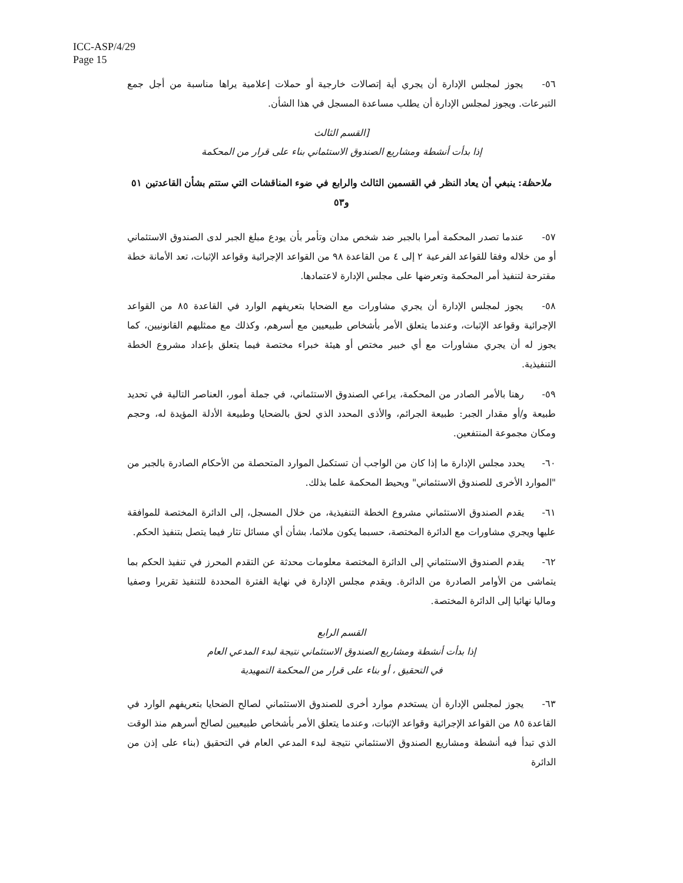ICC-ASP/4/29
Page 15
٥٦- يجوز لمجلس الإدارة أن يجري أية إتصالات خارجية أو حملات إعلامية يراها مناسبة من أجل جمع التبرعات. ويجوز لمجلس الإدارة أن يطلب مساعدة المسجل في هذا الشأن.
[القسم الثالث
إذا بدأت أنشطة ومشاريع الصندوق الاستئماني بناء على قرار من المحكمة
ملاحظة: ينبغي أن يعاد النظر في القسمين الثالث والرابع في ضوء المناقشات التي ستتم بشأن القاعدتين ٥١ و٥٣
٥٧- عندما تصدر المحكمة أمرا بالجبر ضد شخص مدان وتأمر بأن يودع مبلغ الجبر لدى الصندوق الاستئماني أو من خلاله وفقا للقواعد الفرعية ٢ إلى ٤ من القاعدة ٩٨ من القواعد الإجرائية وقواعد الإثبات، تعد الأمانة خطة مقترحة لتنفيذ أمر المحكمة وتعرضها على مجلس الإدارة لاعتمادها.
٥٨- يجوز لمجلس الإدارة أن يجري مشاورات مع الضحايا بتعريفهم الوارد في القاعدة ٨٥ من القواعد الإجرائية وقواعد الإثبات، وعندما يتعلق الأمر بأشخاص طبيعيين مع أسرهم، وكذلك مع ممثليهم القانونيين، كما يجوز له أن يجري مشاورات مع أي خبير مختص أو هيئة خبراء مختصة فيما يتعلق بإعداد مشروع الخطة التنفيذية.
٥٩- رهنا بالأمر الصادر من المحكمة، يراعي الصندوق الاستئماني، في جملة أمور، العناصر التالية في تحديد طبيعة و/أو مقدار الجبر: طبيعة الجرائم، والأذى المحدد الذي لحق بالضحايا وطبيعة الأدلة المؤيدة له، وحجم ومكان مجموعة المنتفعين.
٦٠- يحدد مجلس الإدارة ما إذا كان من الواجب أن تستكمل الموارد المتحصلة من الأحكام الصادرة بالجبر من "الموارد الأخرى للصندوق الاستئماني" ويحيط المحكمة علما بذلك.
٦١- يقدم الصندوق الاستئماني مشروع الخطة التنفيذية، من خلال المسجل، إلى الدائرة المختصة للموافقة عليها ويجري مشاورات مع الدائرة المختصة، حسبما يكون ملائما، بشأن أي مسائل تثار فيما يتصل بتنفيذ الحكم.
٦٢- يقدم الصندوق الاستئماني إلى الدائرة المختصة معلومات محدثة عن التقدم المحرز في تنفيذ الحكم بما يتماشى من الأوامر الصادرة من الدائرة. ويقدم مجلس الإدارة في نهاية الفترة المحددة للتنفيذ تقريرا وصفيا وماليا نهائيا إلى الدائرة المختصة.
القسم الرابع
إذا بدأت أنشطة ومشاريع الصندوق الاستئماني نتيجة لبدء المدعي العام
في التحقيق ، أو بناء على قرار من المحكمة التمهيدية
٦٣- يجوز لمجلس الإدارة أن يستخدم موارد أخرى للصندوق الاستئماني لصالح الضحايا بتعريفهم الوارد في القاعدة ٨٥ من القواعد الإجرائية وقواعد الإثبات، وعندما يتعلق الأمر بأشخاص طبيعيين لصالح أسرهم منذ الوقت الذي تبدأ فيه أنشطة ومشاريع الصندوق الاستئماني نتيجة لبدء المدعي العام في التحقيق (بناء على إذن من الدائرة